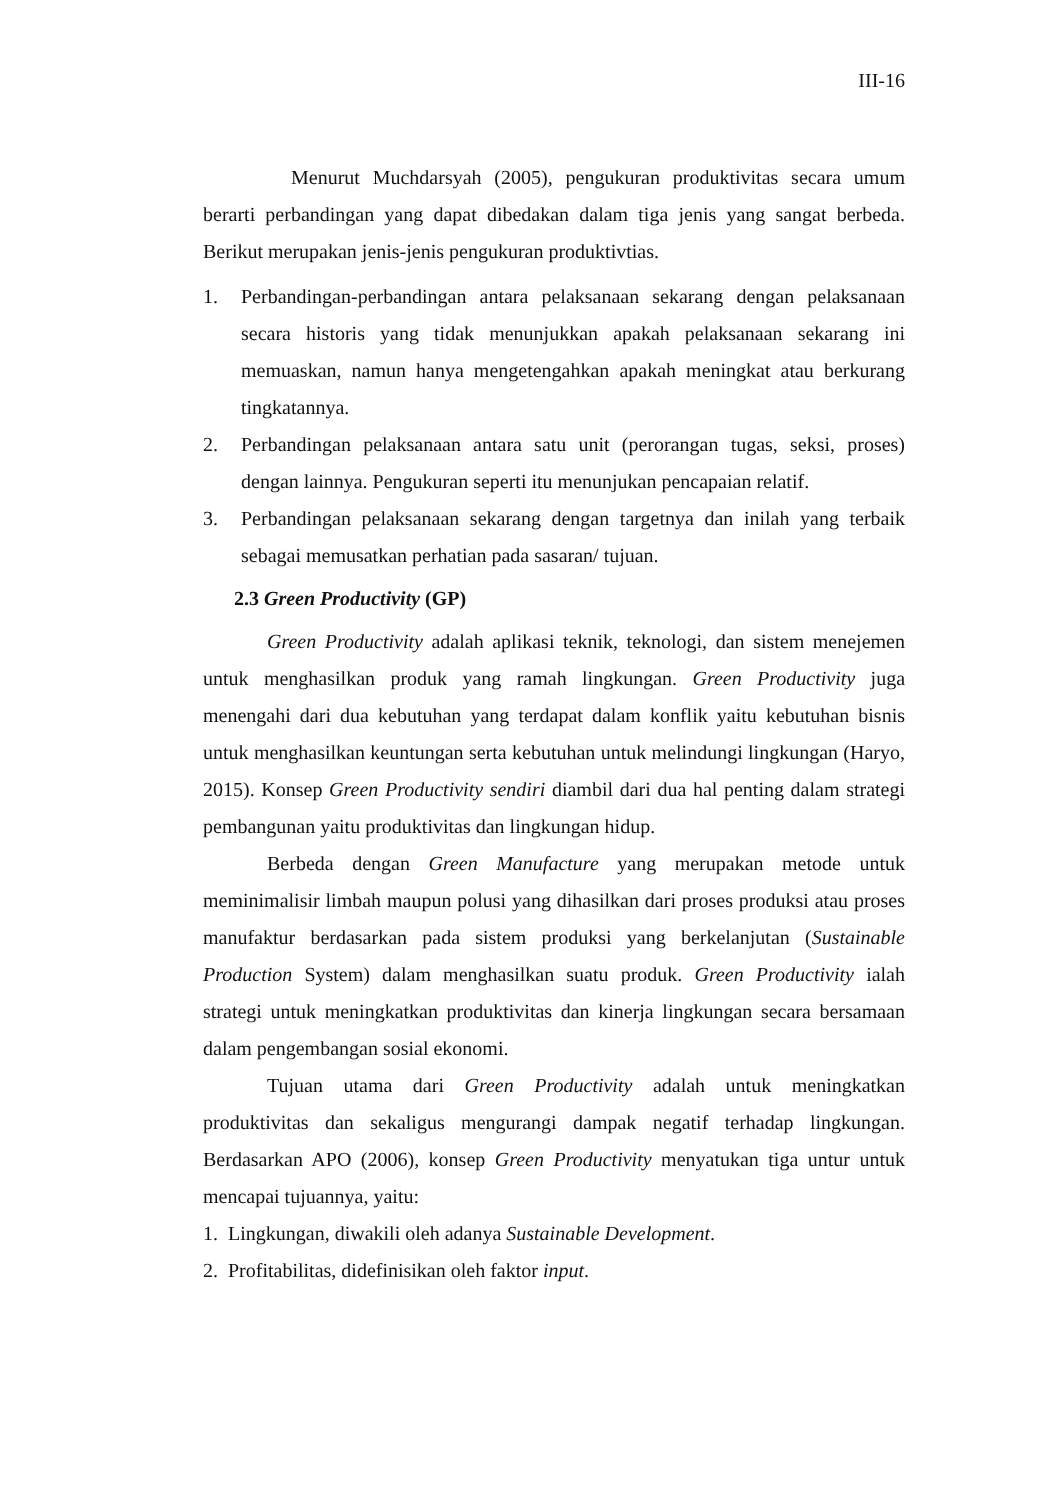III-16
Menurut Muchdarsyah (2005), pengukuran produktivitas secara umum berarti perbandingan yang dapat dibedakan dalam tiga jenis yang sangat berbeda. Berikut merupakan jenis-jenis pengukuran produktivtias.
1. Perbandingan-perbandingan antara pelaksanaan sekarang dengan pelaksanaan secara historis yang tidak menunjukkan apakah pelaksanaan sekarang ini memuaskan, namun hanya mengetengahkan apakah meningkat atau berkurang tingkatannya.
2. Perbandingan pelaksanaan antara satu unit (perorangan tugas, seksi, proses) dengan lainnya. Pengukuran seperti itu menunjukan pencapaian relatif.
3. Perbandingan pelaksanaan sekarang dengan targetnya dan inilah yang terbaik sebagai memusatkan perhatian pada sasaran/ tujuan.
2.3 Green Productivity (GP)
Green Productivity adalah aplikasi teknik, teknologi, dan sistem menejemen untuk menghasilkan produk yang ramah lingkungan. Green Productivity juga menengahi dari dua kebutuhan yang terdapat dalam konflik yaitu kebutuhan bisnis untuk menghasilkan keuntungan serta kebutuhan untuk melindungi lingkungan (Haryo, 2015). Konsep Green Productivity sendiri diambil dari dua hal penting dalam strategi pembangunan yaitu produktivitas dan lingkungan hidup.
Berbeda dengan Green Manufacture yang merupakan metode untuk meminimalisir limbah maupun polusi yang dihasilkan dari proses produksi atau proses manufaktur berdasarkan pada sistem produksi yang berkelanjutan (Sustainable Production System) dalam menghasilkan suatu produk. Green Productivity ialah strategi untuk meningkatkan produktivitas dan kinerja lingkungan secara bersamaan dalam pengembangan sosial ekonomi.
Tujuan utama dari Green Productivity adalah untuk meningkatkan produktivitas dan sekaligus mengurangi dampak negatif terhadap lingkungan. Berdasarkan APO (2006), konsep Green Productivity menyatukan tiga untur untuk mencapai tujuannya, yaitu:
1. Lingkungan, diwakili oleh adanya Sustainable Development.
2. Profitabilitas, didefinisikan oleh faktor input.